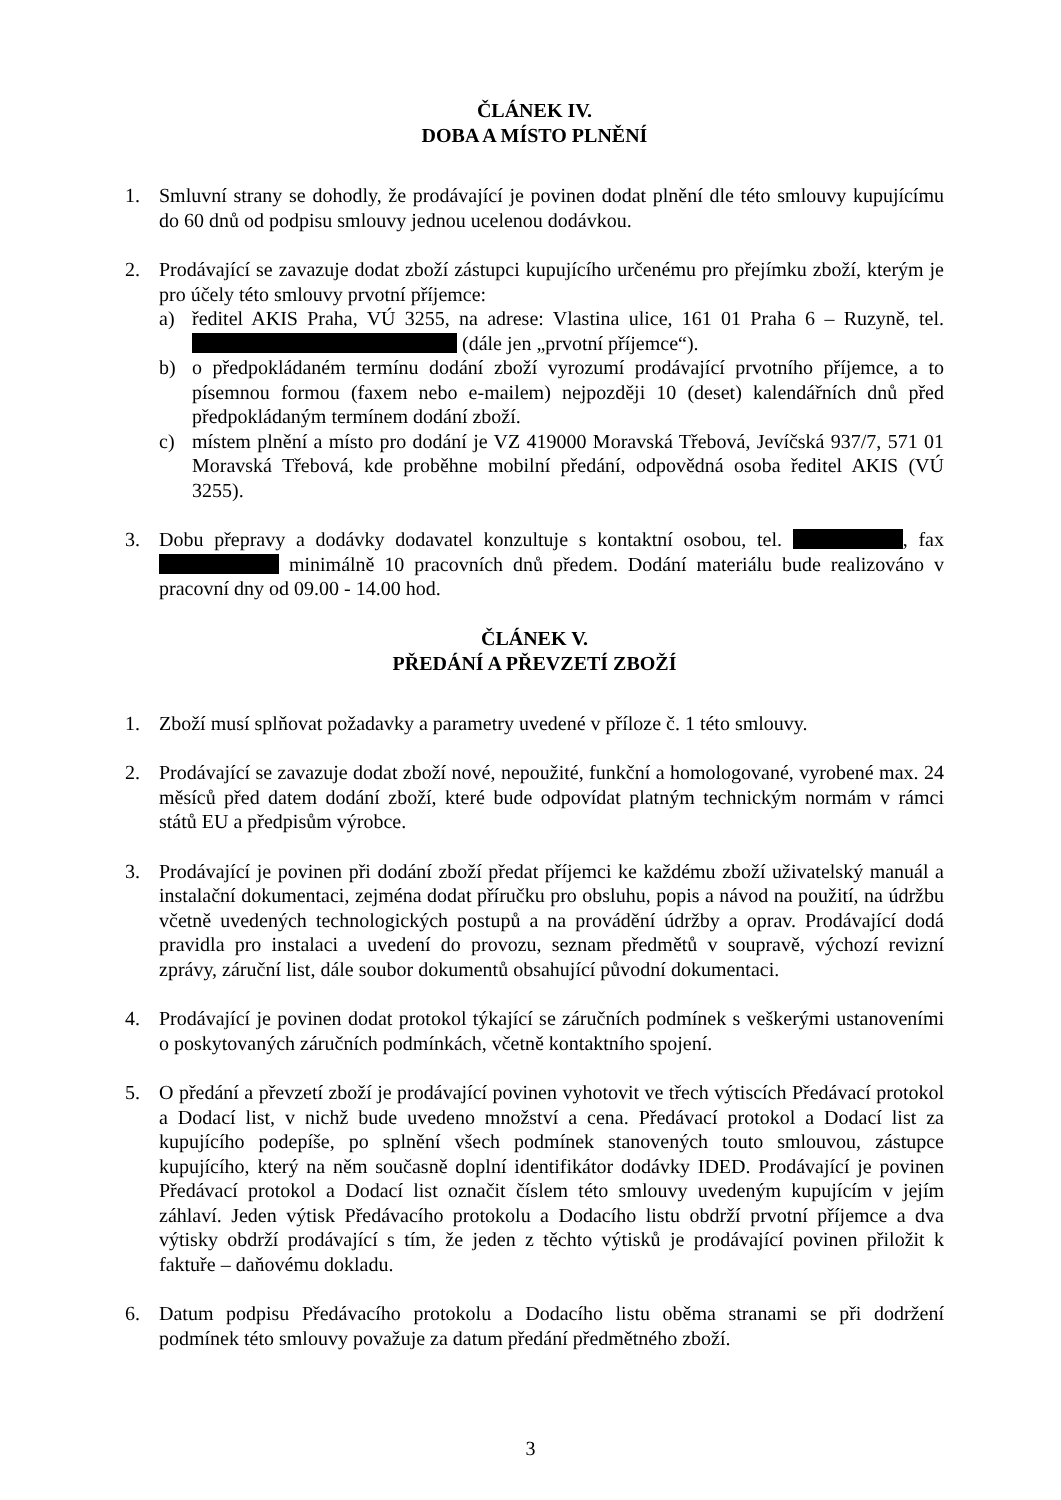ČLÁNEK IV.
DOBA A MÍSTO PLNĚNÍ
1. Smluvní strany se dohodly, že prodávající je povinen dodat plnění dle této smlouvy kupujícímu do 60 dnů od podpisu smlouvy jednou ucelenou dodávkou.
2. Prodávající se zavazuje dodat zboží zástupci kupujícího určenému pro přejímku zboží, kterým je pro účely této smlouvy prvotní příjemce:
a) ředitel AKIS Praha, VÚ 3255, na adrese: Vlastina ulice, 161 01 Praha 6 – Ruzyně, tel. (dále jen „prvotní příjemce“).
b) o předpokládaném termínu dodání zboží vyrozumí prodávající prvotního příjemce, a to písemnou formou (faxem nebo e-mailem) nejpozději 10 (deset) kalendářních dnů před předpokládaným termínem dodání zboží.
c) místem plnění a místo pro dodání je VZ 419000 Moravská Třebová, Jevíčská 937/7, 571 01 Moravská Třebová, kde proběhne mobilní předání, odpovědná osoba ředitel AKIS (VÚ 3255).
3. Dobu přepravy a dodávky dodavatel konzultuje s kontaktní osobou, tel. , fax minimálně 10 pracovních dnů předem. Dodání materiálu bude realizováno v pracovní dny od 09.00 - 14.00 hod.
ČLÁNEK V.
PŘEDÁNÍ A PŘEVZETÍ ZBOŽÍ
1. Zboží musí splňovat požadavky a parametry uvedené v příloze č. 1 této smlouvy.
2. Prodávající se zavazuje dodat zboží nové, nepoužité, funkční a homologované, vyrobené max. 24 měsíců před datem dodání zboží, které bude odpovídat platným technickým normám v rámci států EU a předpisům výrobce.
3. Prodávající je povinen při dodání zboží předat příjemci ke každému zboží uživatelský manuál a instalační dokumentaci, zejména dodat příručku pro obsluhu, popis a návod na použití, na údržbu včetně uvedených technologických postupů a na provádění údržby a oprav. Prodávající dodá pravidla pro instalaci a uvedení do provozu, seznam předmětů v soupravě, výchozí revizní zprávy, záruční list, dále soubor dokumentů obsahující původní dokumentaci.
4. Prodávající je povinen dodat protokol týkající se záručních podmínek s veškerými ustanoveními o poskytovaných záručních podmínkách, včetně kontaktního spojení.
5. O předání a převzetí zboží je prodávající povinen vyhotovit ve třech výtiscích Předávací protokol a Dodací list, v nichž bude uvedeno množství a cena. Předávací protokol a Dodací list za kupujícího podepíše, po splnění všech podmínek stanovených touto smlouvou, zástupce kupujícího, který na něm současně doplní identifikátor dodávky IDED. Prodávající je povinen Předávací protokol a Dodací list označit číslem této smlouvy uvedeným kupujícím v jejím záhlaví. Jeden výtisk Předávacího protokolu a Dodacího listu obdrží prvotní příjemce a dva výtisky obdrží prodávající s tím, že jeden z těchto výtisků je prodávající povinen přiložit k faktuře – daňovému dokladu.
6. Datum podpisu Předávacího protokolu a Dodacího listu oběma stranami se při dodržení podmínek této smlouvy považuje za datum předání předmětného zboží.
3